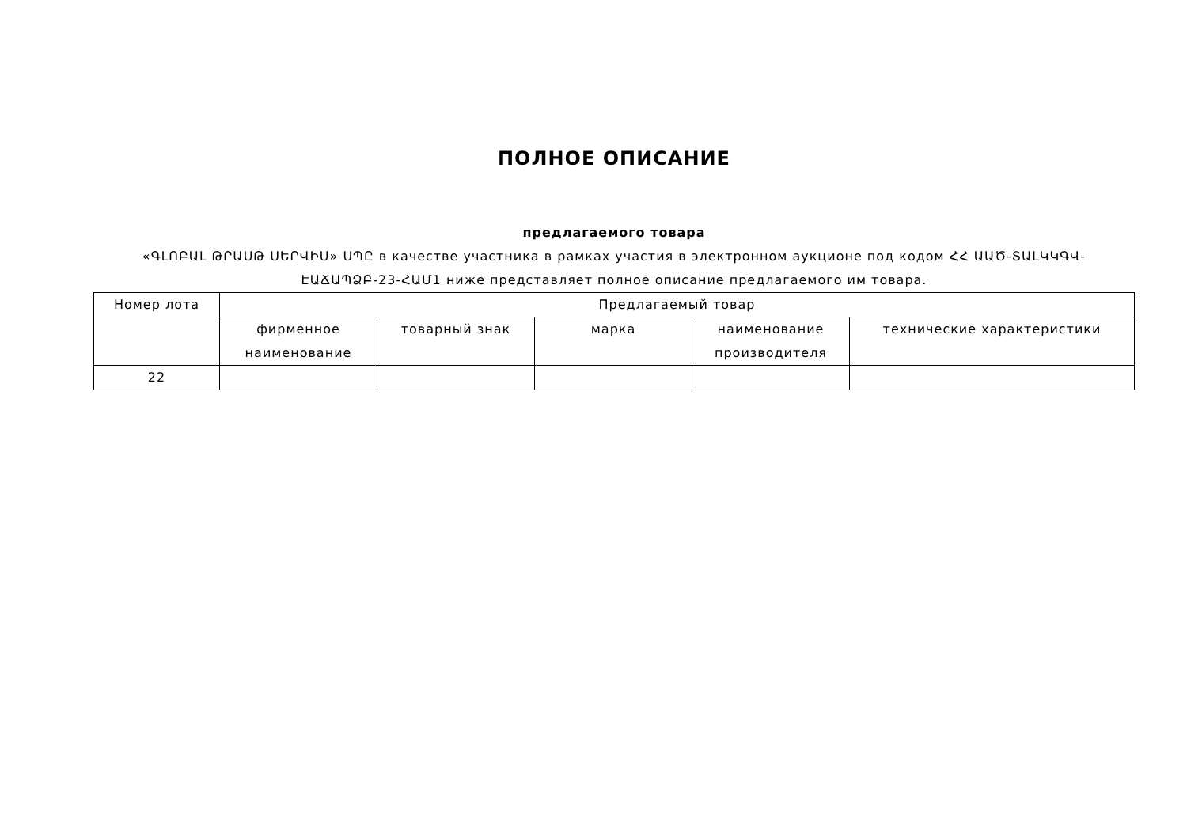ПОЛНОЕ ОПИСАНИЕ
предлагаемого товара
«ԳԼՈԲԱԼ ԹՐԱՍԹ ՍԵՐՎԻՍ» ՍՊԸ в качестве участника в рамках участия в электронном аукционе под кодом ՀՀ ԱԱԾ-ՏԱԼԿԿԳՎ-ԷԱՃԱՊՁԲ-23-ՀԱՄ1 ниже представляет полное описание предлагаемого им товара.
| Номер лота | Предлагаемый товар | | | | |
| --- | --- | --- | --- | --- | --- |
| | фирменное наименование | товарный знак | марка | наименование производителя | технические характеристики |
| 22 | | | | | |